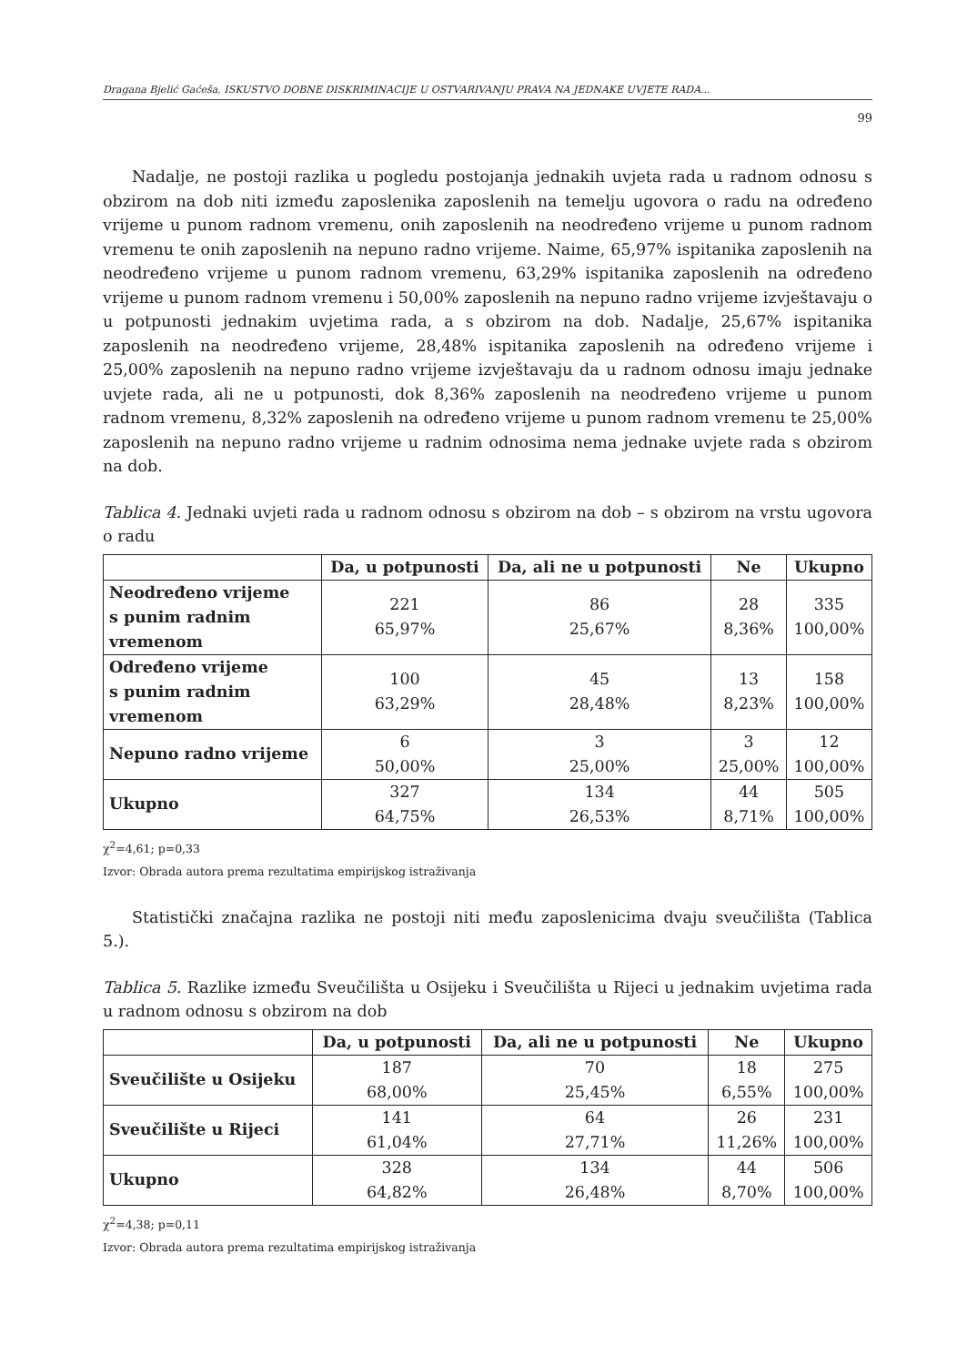Dragana Bjelić Gaćeša, ISKUSTVO DOBNE DISKRIMINACIJE U OSTVARIVANJU PRAVA NA JEDNAKE UVJETE RADA...
99
Nadalje, ne postoji razlika u pogledu postojanja jednakih uvjeta rada u radnom odnosu s obzirom na dob niti između zaposlenika zaposlenih na temelju ugovora o radu na određeno vrijeme u punom radnom vremenu, onih zaposlenih na neodređeno vrijeme u punom radnom vremenu te onih zaposlenih na nepuno radno vrijeme. Naime, 65,97% ispitanika zaposlenih na neodređeno vrijeme u punom radnom vremenu, 63,29% ispitanika zaposlenih na određeno vrijeme u punom radnom vremenu i 50,00% zaposlenih na nepuno radno vrijeme izvještavaju o u potpunosti jednakim uvjetima rada, a s obzirom na dob. Nadalje, 25,67% ispitanika zaposlenih na neodređeno vrijeme, 28,48% ispitanika zaposlenih na određeno vrijeme i 25,00% zaposlenih na nepuno radno vrijeme izvještavaju da u radnom odnosu imaju jednake uvjete rada, ali ne u potpunosti, dok 8,36% zaposlenih na neodređeno vrijeme u punom radnom vremenu, 8,32% zaposlenih na određeno vrijeme u punom radnom vremenu te 25,00% zaposlenih na nepuno radno vrijeme u radnim odnosima nema jednake uvjete rada s obzirom na dob.
Tablica 4. Jednaki uvjeti rada u radnom odnosu s obzirom na dob – s obzirom na vrstu ugovora o radu
| | Da, u potpunosti | Da, ali ne u potpunosti | Ne | Ukupno |
| --- | --- | --- | --- | --- |
| Neodređeno vrijeme s punim radnim vremenom | 221 65,97% | 86 25,67% | 28 8,36% | 335 100,00% |
| Određeno vrijeme s punim radnim vremenom | 100 63,29% | 45 28,48% | 13 8,23% | 158 100,00% |
| Nepuno radno vrijeme | 6 50,00% | 3 25,00% | 3 25,00% | 12 100,00% |
| Ukupno | 327 64,75% | 134 26,53% | 44 8,71% | 505 100,00% |
χ<sup>2</sup>=4,61; p=0,33
Izvor: Obrada autora prema rezultatima empirijskog istraživanja
Statistički značajna razlika ne postoji niti među zaposlenicima dvaju sveučilišta (Tablica 5.).
Tablica 5. Razlike između Sveučilišta u Osijeku i Sveučilišta u Rijeci u jednakim uvjetima rada u radnom odnosu s obzirom na dob
| | Da, u potpunosti | Da, ali ne u potpunosti | Ne | Ukupno |
| --- | --- | --- | --- | --- |
| Sveučilište u Osijeku | 187 68,00% | 70 25,45% | 18 6,55% | 275 100,00% |
| Sveučilište u Rijeci | 141 61,04% | 64 27,71% | 26 11,26% | 231 100,00% |
| Ukupno | 328 64,82% | 134 26,48% | 44 8,70% | 506 100,00% |
χ<sup>2</sup>=4,38; p=0,11
Izvor: Obrada autora prema rezultatima empirijskog istraživanja